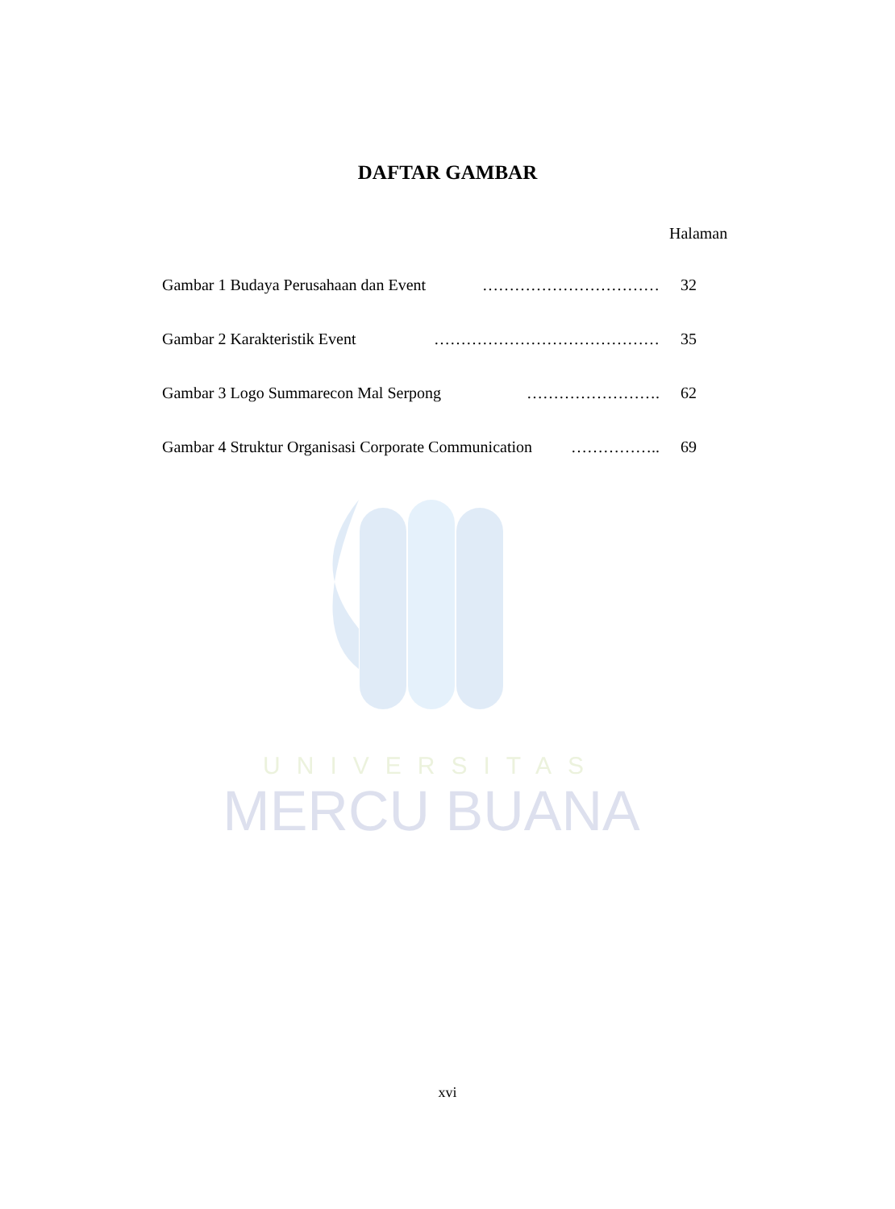UNIVERSITAS
MERCU BUANA
DAFTAR GAMBAR
Halaman
Gambar 1 Budaya Perusahaan dan Event …………………………… 32
Gambar 2 Karakteristik Event …………………………………… 35
Gambar 3 Logo Summarecon Mal Serpong ……………………. 62
Gambar 4 Struktur Organisasi Corporate Communication …………….. 69
xvi